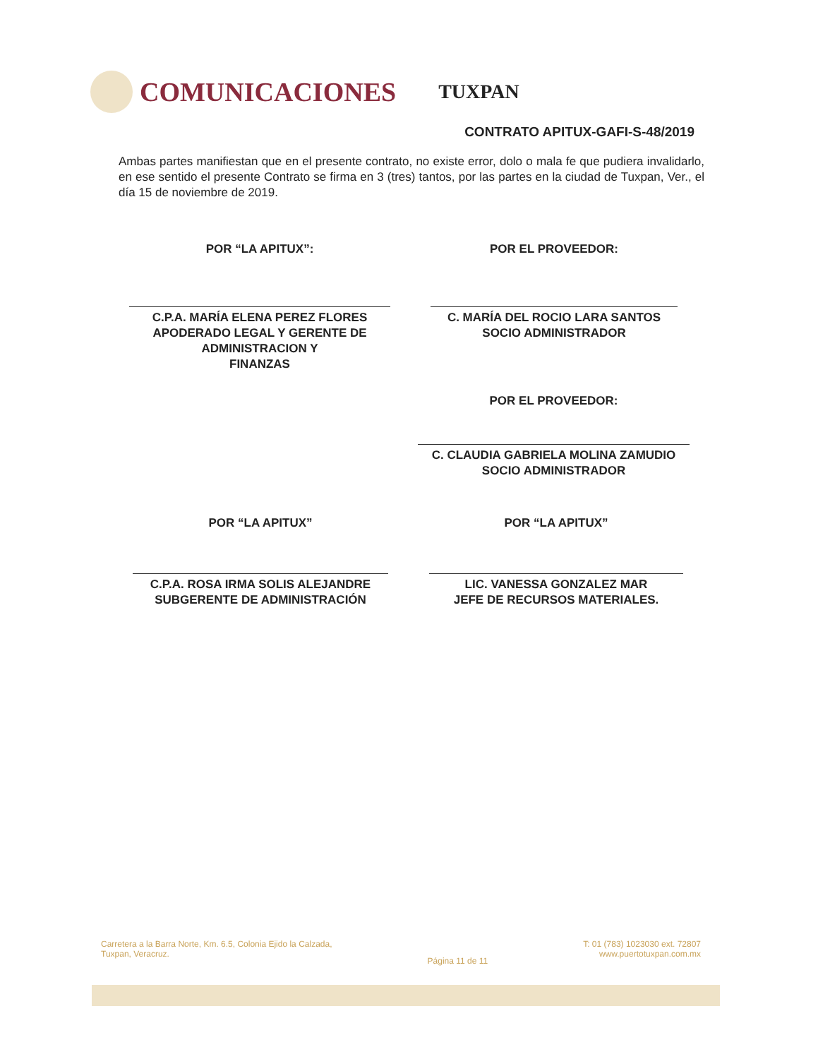COMUNICACIONES
TUXPAN
CONTRATO APITUX-GAFI-S-48/2019
Ambas partes manifiestan que en el presente contrato, no existe error, dolo o mala fe que pudiera invalidarlo, en ese sentido el presente Contrato se firma en 3 (tres) tantos, por las partes en la ciudad de Tuxpan, Ver., el día 15 de noviembre de 2019.
POR “LA APITUX”:
C.P.A. MARÍA ELENA PEREZ FLORES
APODERADO LEGAL Y GERENTE DE
ADMINISTRACION Y
FINANZAS
POR EL PROVEEDOR:
C. MARÍA DEL ROCIO LARA SANTOS
SOCIO ADMINISTRADOR
POR EL PROVEEDOR:
C. CLAUDIA GABRIELA MOLINA ZAMUDIO
SOCIO ADMINISTRADOR
POR “LA APITUX”
C.P.A. ROSA IRMA SOLIS ALEJANDRE
SUBGERENTE DE ADMINISTRACIÓN
POR “LA APITUX”
LIC. VANESSA GONZALEZ MAR
JEFE DE RECURSOS MATERIALES.
Carretera a la Barra Norte, Km. 6.5, Colonia Ejido la Calzada,
Tuxpan, Veracruz.
Página 11 de 11
T: 01 (783) 1023030 ext. 72807
www.puertotuxpan.com.mx